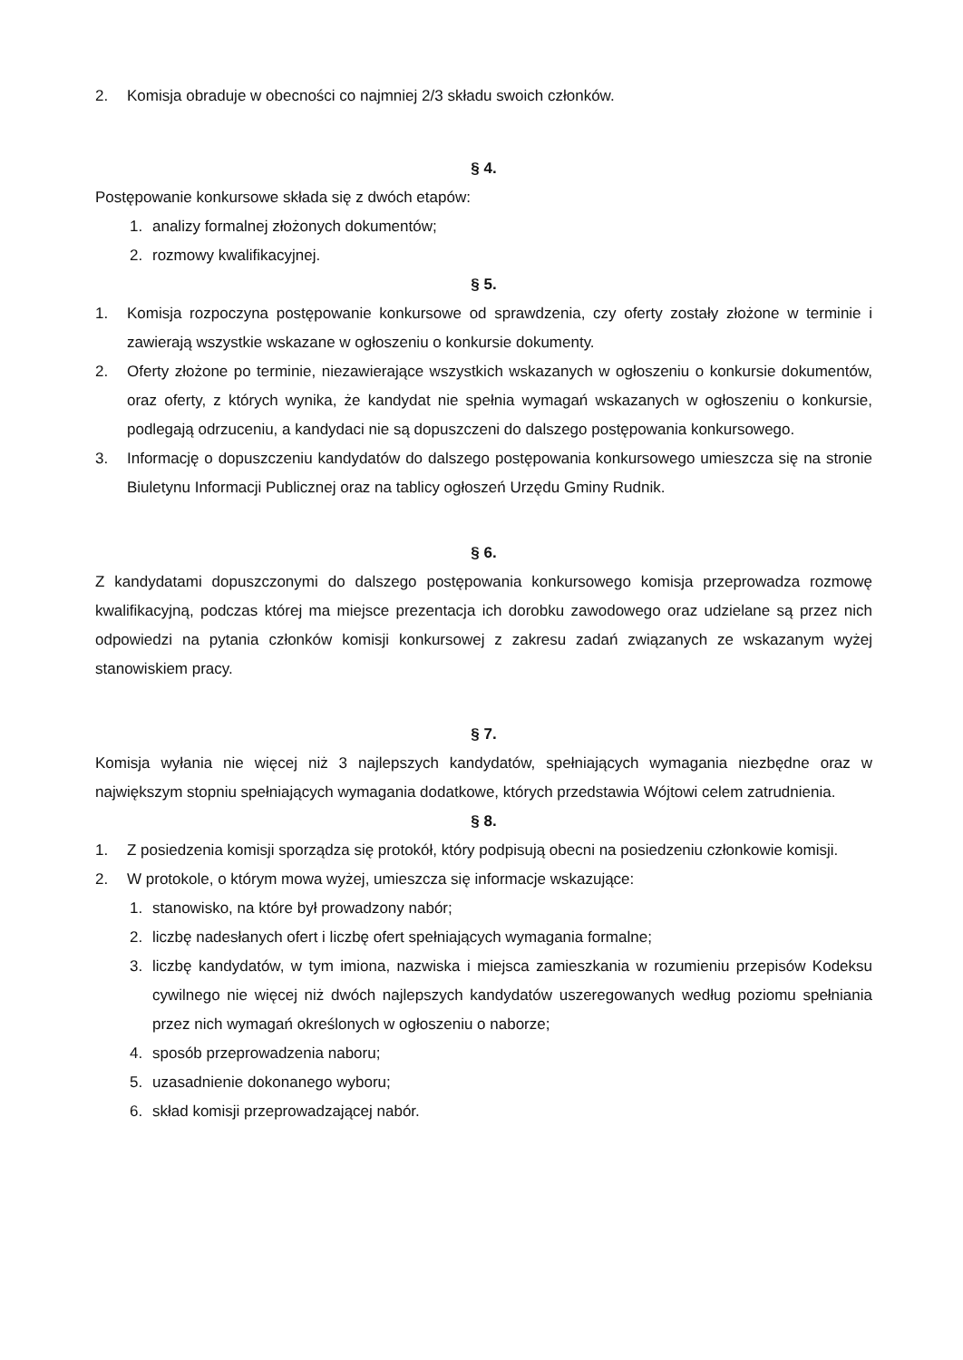2. Komisja obraduje w obecności co najmniej 2/3 składu swoich członków.
§ 4.
Postępowanie konkursowe składa się z dwóch etapów:
1. analizy formalnej złożonych dokumentów;
2. rozmowy kwalifikacyjnej.
§ 5.
1. Komisja rozpoczyna postępowanie konkursowe od sprawdzenia, czy oferty zostały złożone w terminie i zawierają wszystkie wskazane w ogłoszeniu o konkursie dokumenty.
2. Oferty złożone po terminie, niezawierające wszystkich wskazanych w ogłoszeniu o konkursie dokumentów, oraz oferty, z których wynika, że kandydat nie spełnia wymagań wskazanych w ogłoszeniu o konkursie, podlegają odrzuceniu, a kandydaci nie są dopuszczeni do dalszego postępowania konkursowego.
3. Informację o dopuszczeniu kandydatów do dalszego postępowania konkursowego umieszcza się na stronie Biuletynu Informacji Publicznej oraz na tablicy ogłoszeń Urzędu Gminy Rudnik.
§ 6.
Z kandydatami dopuszczonymi do dalszego postępowania konkursowego komisja przeprowadza rozmowę kwalifikacyjną, podczas której ma miejsce prezentacja ich dorobku zawodowego oraz udzielane są przez nich odpowiedzi na pytania członków komisji konkursowej z zakresu zadań związanych ze wskazanym wyżej stanowiskiem pracy.
§ 7.
Komisja wyłania nie więcej niż 3 najlepszych kandydatów, spełniających wymagania niezbędne oraz w największym stopniu spełniających wymagania dodatkowe, których przedstawia Wójtowi celem zatrudnienia.
§ 8.
1. Z posiedzenia komisji sporządza się protokół, który podpisują obecni na posiedzeniu członkowie komisji.
2. W protokole, o którym mowa wyżej, umieszcza się informacje wskazujące:
1. stanowisko, na które był prowadzony nabór;
2. liczbę nadesłanych ofert i liczbę ofert spełniających wymagania formalne;
3. liczbę kandydatów, w tym imiona, nazwiska i miejsca zamieszkania w rozumieniu przepisów Kodeksu cywilnego nie więcej niż dwóch najlepszych kandydatów uszeregowanych według poziomu spełniania przez nich wymagań określonych w ogłoszeniu o naborze;
4. sposób przeprowadzenia naboru;
5. uzasadnienie dokonanego wyboru;
6. skład komisji przeprowadzającej nabór.